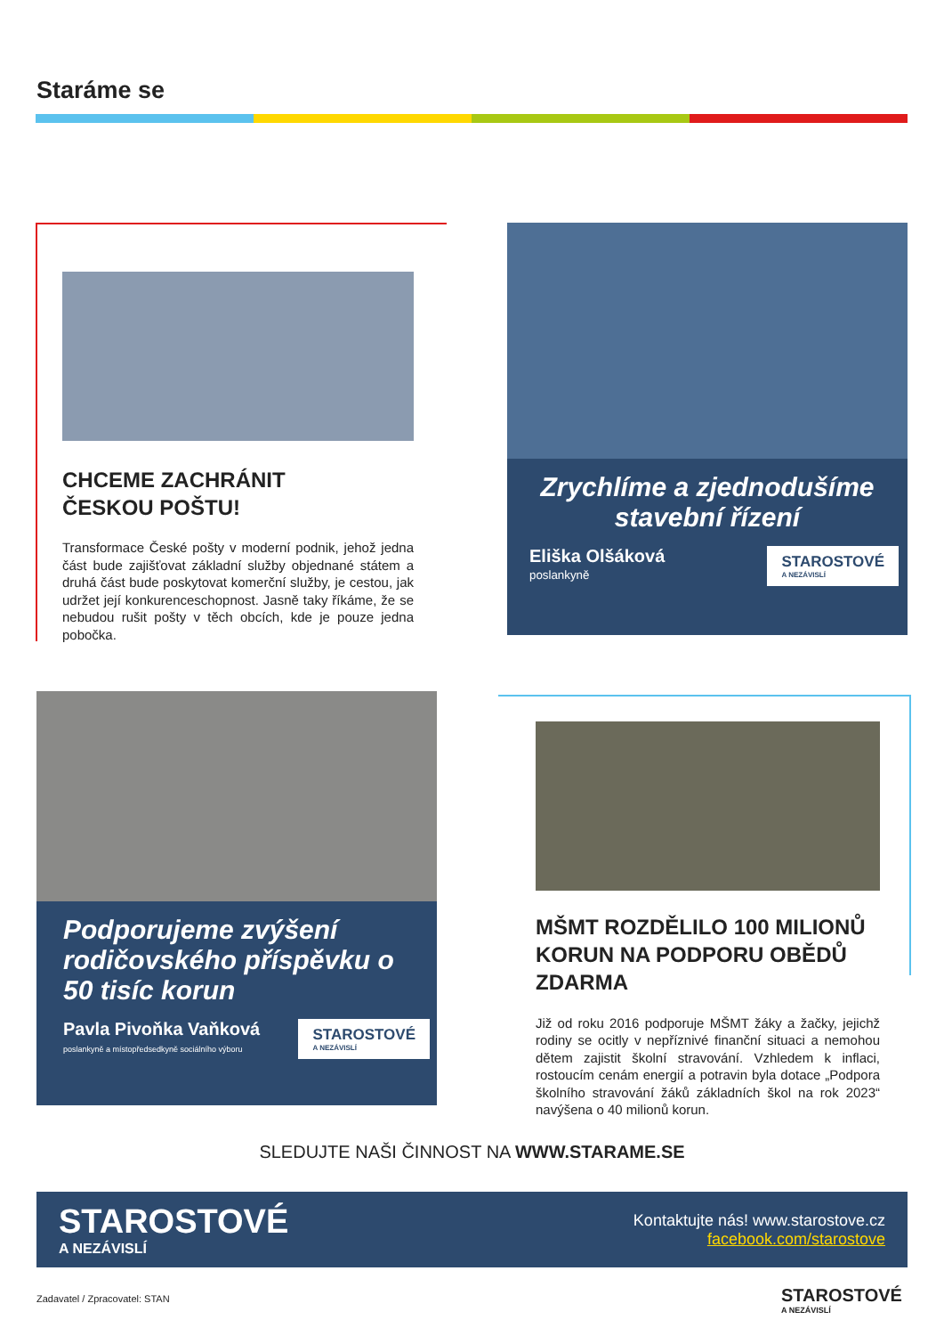Staráme se
CHCEME ZACHRÁNIT
ČESKOU POŠTU!
Transformace České pošty v moderní podnik, jehož jedna část bude zajišťovat základní služby objednané státem a druhá část bude poskytovat komerční služby, je cestou, jak udržet její konkurenceschopnost. Jasně taky říkáme, že se nebudou rušit pošty v těch obcích, kde je pouze jedna pobočka.
Zrychlíme a zjednodušíme stavební řízení
Eliška Olšáková
poslankyně
STAROSTOVÉ
A NEZÁVISLÍ
Podporujeme zvýšení rodičovského příspěvku o 50 tisíc korun
Pavla Pivoňka Vaňková
poslankyně a místopředsedkyně sociálního výboru
STAROSTOVÉ
A NEZÁVISLÍ
MŠMT ROZDĚLILO 100 MILIONŮ KORUN NA PODPORU OBĚDŮ ZDARMA
Již od roku 2016 podporuje MŠMT žáky a žačky, jejichž rodiny se ocitly v nepříznivé finanční situaci a nemohou dětem zajistit školní stravování. Vzhledem k inflaci, rostoucím cenám energií a potravin byla dotace „Podpora školního stravování žáků základních škol na rok 2023“ navýšena o 40 milionů korun.
SLEDUJTE NAŠI ČINNOST NA WWW.STARAME.SE
STAROSTOVÉ
A NEZÁVISLÍ
Kontaktujte nás! www.starostove.cz
facebook.com/starostove
Zadavatel / Zpracovatel: STAN
STAROSTOVÉ
A NEZÁVISLÍ